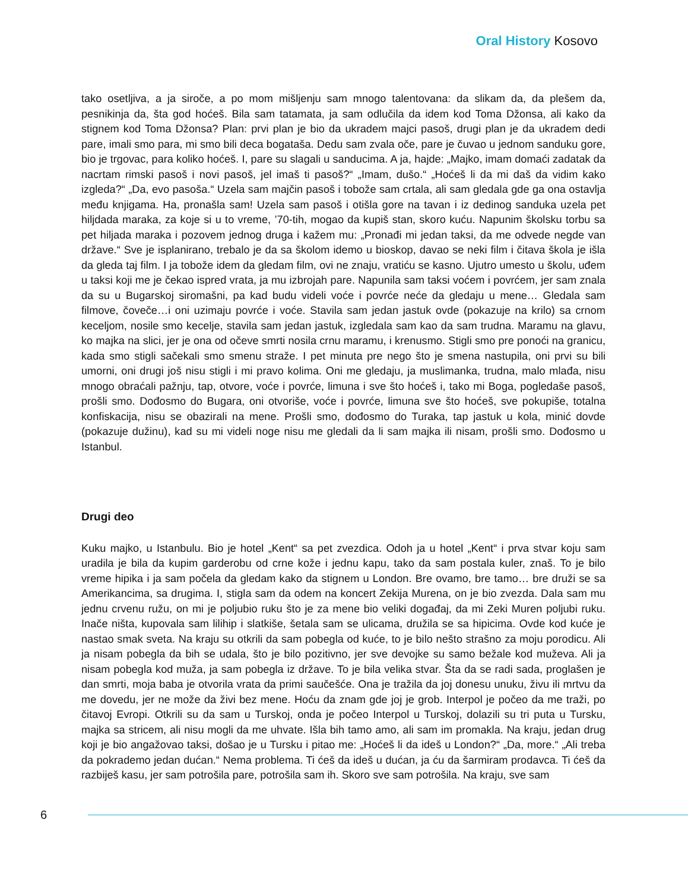Oral History Kosovo
tako osetljiva, a ja siroče, a po mom mišljenju sam mnogo talentovana: da slikam da, da plešem da, pesnikinja da, šta god hoćeš. Bila sam tatamata, ja sam odlučila da idem kod Toma Džonsa, ali kako da stignem kod Toma Džonsa? Plan: prvi plan je bio da ukradem majci pasoš, drugi plan je da ukradem dedi pare, imali smo para, mi smo bili deca bogataša. Dedu sam zvala oče, pare je čuvao u jednom sanduku gore, bio je trgovac, para koliko hoćeš. I, pare su slagali u sanducima. A ja, hajde: „Majko, imam domaći zadatak da nacrtam rimski pasoš i novi pasoš, jel imaš ti pasoš?“ „Imam, dušo.“ „Hoćeš li da mi daš da vidim kako izgleda?“ „Da, evo pasoša.“ Uzela sam majčin pasoš i tobože sam crtala, ali sam gledala gde ga ona ostavlja među knjigama. Ha, pronašla sam! Uzela sam pasoš i otišla gore na tavan i iz dedinog sanduka uzela pet hiljdada maraka, za koje si u to vreme, ’70-tih, mogao da kupiš stan, skoro kuću. Napunim školsku torbu sa pet hiljada maraka i pozovem jednog druga i kažem mu: „Pronađi mi jedan taksi, da me odvede negde van države.“ Sve je isplanirano, trebalo je da sa školom idemo u bioskop, davao se neki film i čitava škola je išla da gleda taj film. I ja tobože idem da gledam film, ovi ne znaju, vratiću se kasno. Ujutro umesto u školu, uđem u taksi koji me je čekao ispred vrata, ja mu izbrojah pare. Napunila sam taksi voćem i povrćem, jer sam znala da su u Bugarskoj siromašni, pa kad budu videli voće i povrće neće da gledaju u mene… Gledala sam filmove, čoveče…i oni uzimaju povrće i voće. Stavila sam jedan jastuk ovde (pokazuje na krilo) sa crnom keceljom, nosile smo kecelje, stavila sam jedan jastuk, izgledala sam kao da sam trudna. Maramu na glavu, ko majka na slici, jer je ona od očeve smrti nosila crnu maramu, i krenusmo. Stigli smo pre ponoći na granicu, kada smo stigli sačekali smo smenu straže. I pet minuta pre nego što je smena nastupila, oni prvi su bili umorni, oni drugi još nisu stigli i mi pravo kolima. Oni me gledaju, ja muslimanka, trudna, malo mlađa, nisu mnogo obraćali pažnju, tap, otvore, voće i povrće, limuna i sve što hoćeš i, tako mi Boga, pogledaše pasoš, prošli smo. Dođosmo do Bugara, oni otvoriše, voće i povrće, limuna sve što hoćeš, sve pokupiše, totalna konfiskacija, nisu se obazirali na mene. Prošli smo, dođosmo do Turaka, tap jastuk u kola, minić dovde (pokazuje dužinu), kad su mi videli noge nisu me gledali da li sam majka ili nisam, prošli smo. Dođosmo u Istanbul.
Drugi deo
Kuku majko, u Istanbulu. Bio je hotel „Kent“ sa pet zvezdica. Odoh ja u hotel „Kent“ i prva stvar koju sam uradila je bila da kupim garderobu od crne kože i jednu kapu, tako da sam postala kuler, znaš. To je bilo vreme hipika i ja sam počela da gledam kako da stignem u London. Bre ovamo, bre tamo… bre druži se sa Amerikancima, sa drugima. I, stigla sam da odem na koncert Zekija Murena, on je bio zvezda. Dala sam mu jednu crvenu ružu, on mi je poljubio ruku što je za mene bio veliki događaj, da mi Zeki Muren poljubi ruku. Inače ništa, kupovala sam lilihip i slatkiše, šetala sam se ulicama, družila se sa hipicima. Ovde kod kuće je nastao smak sveta. Na kraju su otkrili da sam pobegla od kuće, to je bilo nešto strašno za moju porodicu. Ali ja nisam pobegla da bih se udala, što je bilo pozitivno, jer sve devojke su samo bežale kod muževa. Ali ja nisam pobegla kod muža, ja sam pobegla iz države. To je bila velika stvar. Šta da se radi sada, proglašen je dan smrti, moja baba je otvorila vrata da primi saučešće. Ona je tražila da joj donesu unuku, živu ili mrtvu da me dovedu, jer ne može da živi bez mene. Hoću da znam gde joj je grob. Interpol je počeo da me traži, po čitavoj Evropi. Otkrili su da sam u Turskoj, onda je počeo Interpol u Turskoj, dolazili su tri puta u Tursku, majka sa stricem, ali nisu mogli da me uhvate. Išla bih tamo amo, ali sam im promakla. Na kraju, jedan drug koji je bio angažovao taksi, došao je u Tursku i pitao me: „Hoćeš li da ideš u London?“ „Da, more.“ „Ali treba da pokrademo jedan dućan.“ Nema problema. Ti ćeš da ideš u dućan, ja ću da šarmiram prodavca. Ti ćeš da razbiješ kasu, jer sam potrošila pare, potrošila sam ih. Skoro sve sam potrošila. Na kraju, sve sam
6